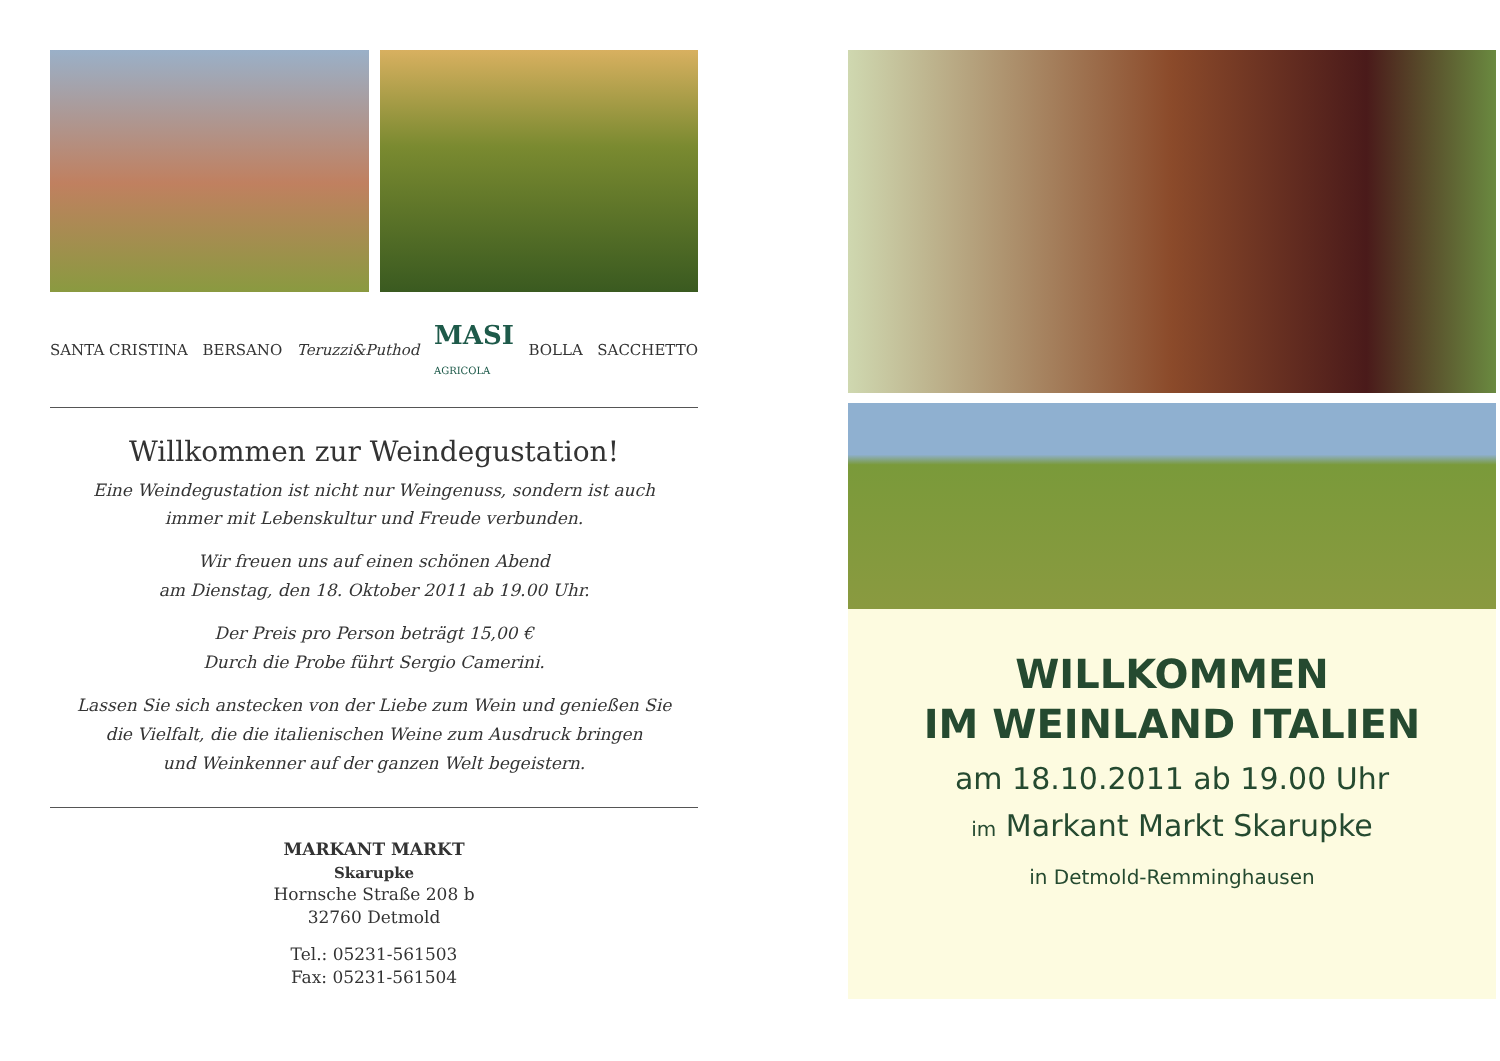SANTA CRISTINA BERSANO Teruzzi&Puthod MASI
AGRICOLA BOLLA SACCHETTO
Willkommen zur Weindegustation!
Eine Weindegustation ist nicht nur Weingenuss, sondern ist auch
immer mit Lebenskultur und Freude verbunden.
Wir freuen uns auf einen schönen Abend
am Dienstag, den 18. Oktober 2011 ab 19.00 Uhr.
Der Preis pro Person beträgt 15,00 €
Durch die Probe führt Sergio Camerini.
Lassen Sie sich anstecken von der Liebe zum Wein und genießen Sie
die Vielfalt, die die italienischen Weine zum Ausdruck bringen
und Weinkenner auf der ganzen Welt begeistern.
MARKANT MARKT
Skarupke
Hornsche Straße 208 b
32760 Detmold
Tel.: 05231-561503
Fax: 05231-561504
WILLKOMMEN
IM WEINLAND ITALIEN
am 18.10.2011 ab 19.00 Uhr
im Markant Markt Skarupke
in Detmold-Remminghausen